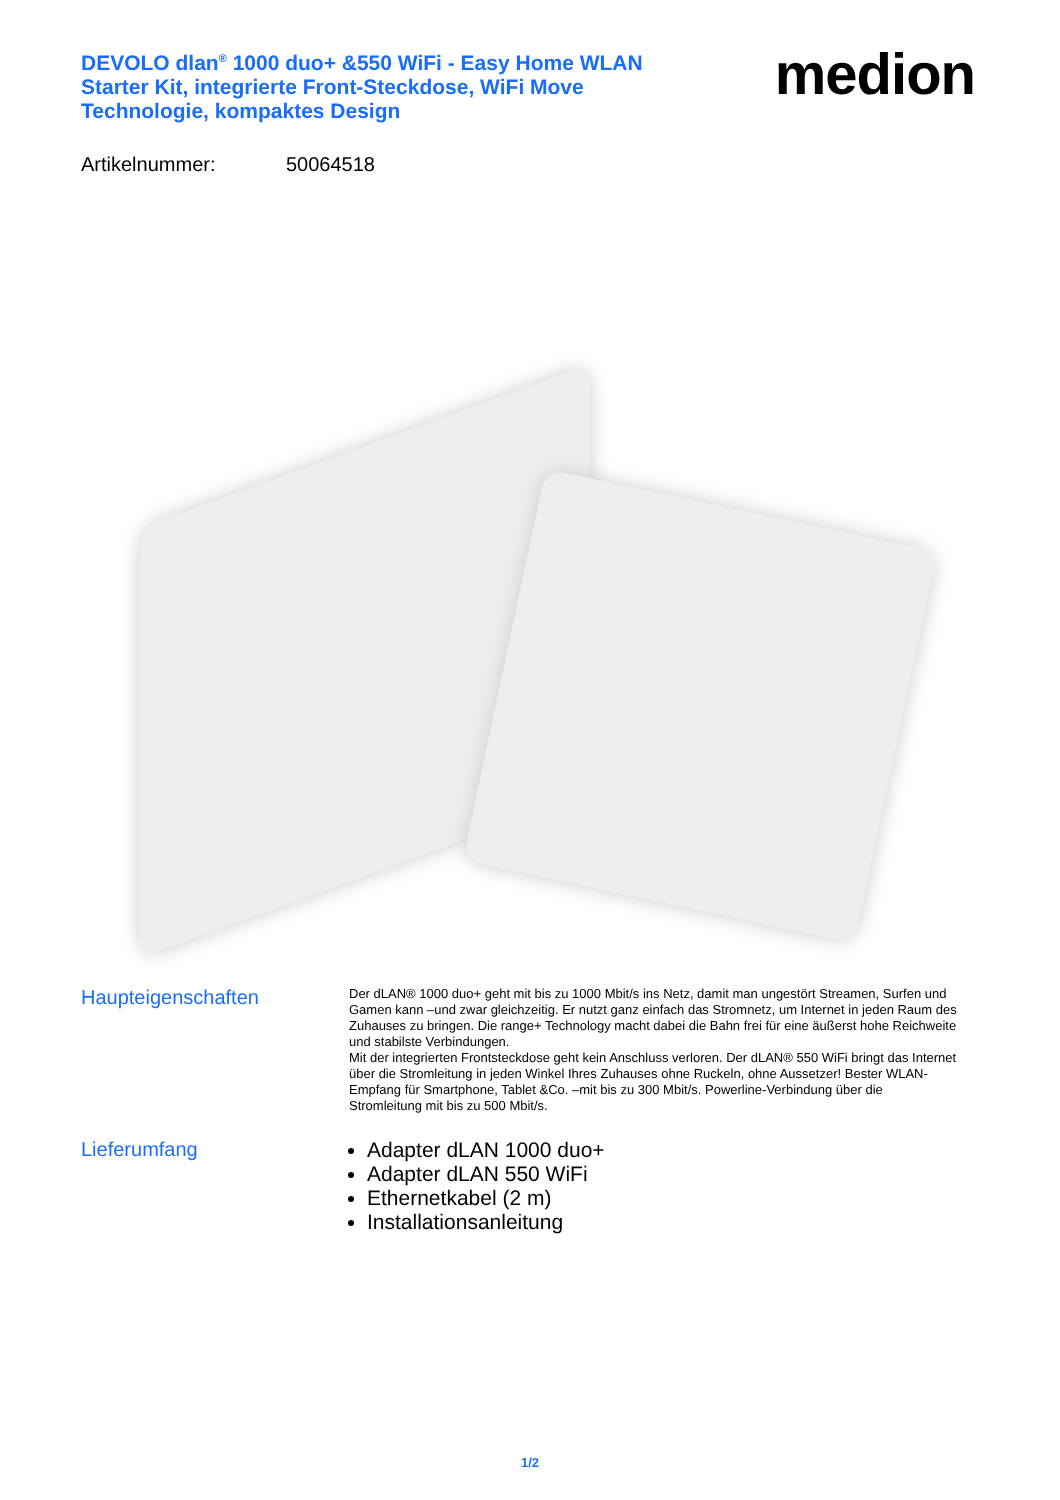DEVOLO dlan<sup>®</sup> 1000 duo+ &550 WiFi - Easy Home WLAN Starter Kit, integrierte Front-Steckdose, WiFi Move Technologie, kompaktes Design
medion
Artikelnummer: 50064518
Haupteigenschaften
Der dLAN® 1000 duo+ geht mit bis zu 1000 Mbit/s ins Netz, damit man ungestört Streamen, Surfen und Gamen kann –und zwar gleichzeitig. Er nutzt ganz einfach das Stromnetz, um Internet in jeden Raum des Zuhauses zu bringen. Die range+ Technology macht dabei die Bahn frei für eine äußerst hohe Reichweite und stabilste Verbindungen.
Mit der integrierten Frontsteckdose geht kein Anschluss verloren. Der dLAN® 550 WiFi bringt das Internet über die Stromleitung in jeden Winkel Ihres Zuhauses ohne Ruckeln, ohne Aussetzer! Bester WLAN-Empfang für Smartphone, Tablet &Co. –mit bis zu 300 Mbit/s. Powerline-Verbindung über die Stromleitung mit bis zu 500 Mbit/s.
Lieferumfang
Adapter dLAN 1000 duo+
Adapter dLAN 550 WiFi
Ethernetkabel (2 m)
Installationsanleitung
1/2